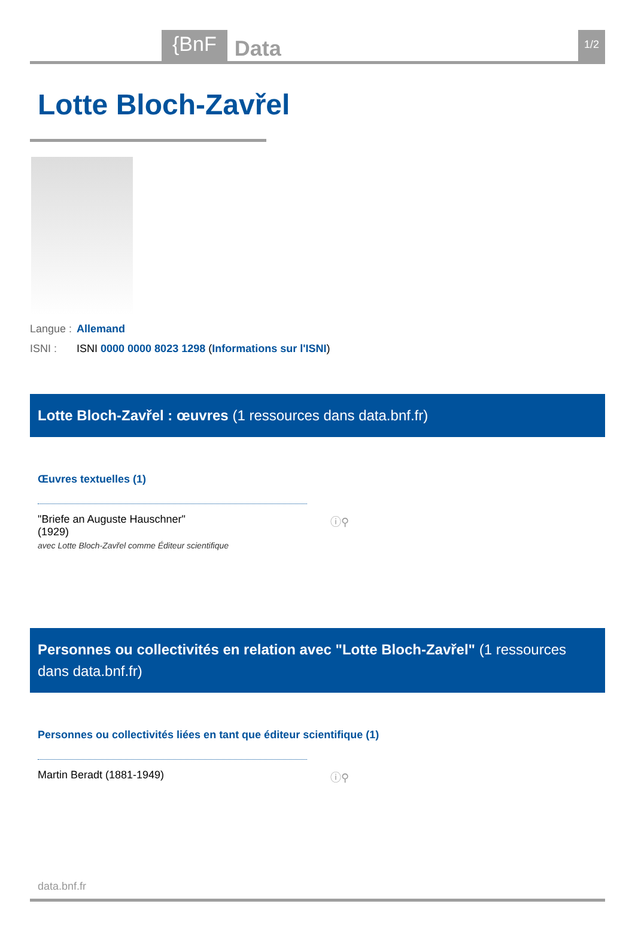{BnF Data 1/2
Lotte Bloch-Zavřel
Langue : Allemand
ISNI : ISNI 0000 0000 8023 1298 (Informations sur l'ISNI)
Lotte Bloch-Zavřel : œuvres (1 ressources dans data.bnf.fr)
Œuvres textuelles (1)
"Briefe an Auguste Hauschner"
(1929) ⓘ⚲
avec Lotte Bloch-Zavřel comme Éditeur scientifique
Personnes ou collectivités en relation avec "Lotte Bloch-Zavřel" (1 ressources dans data.bnf.fr)
Personnes ou collectivités liées en tant que éditeur scientifique (1)
Martin Beradt (1881-1949) ⓘ⚲
data.bnf.fr